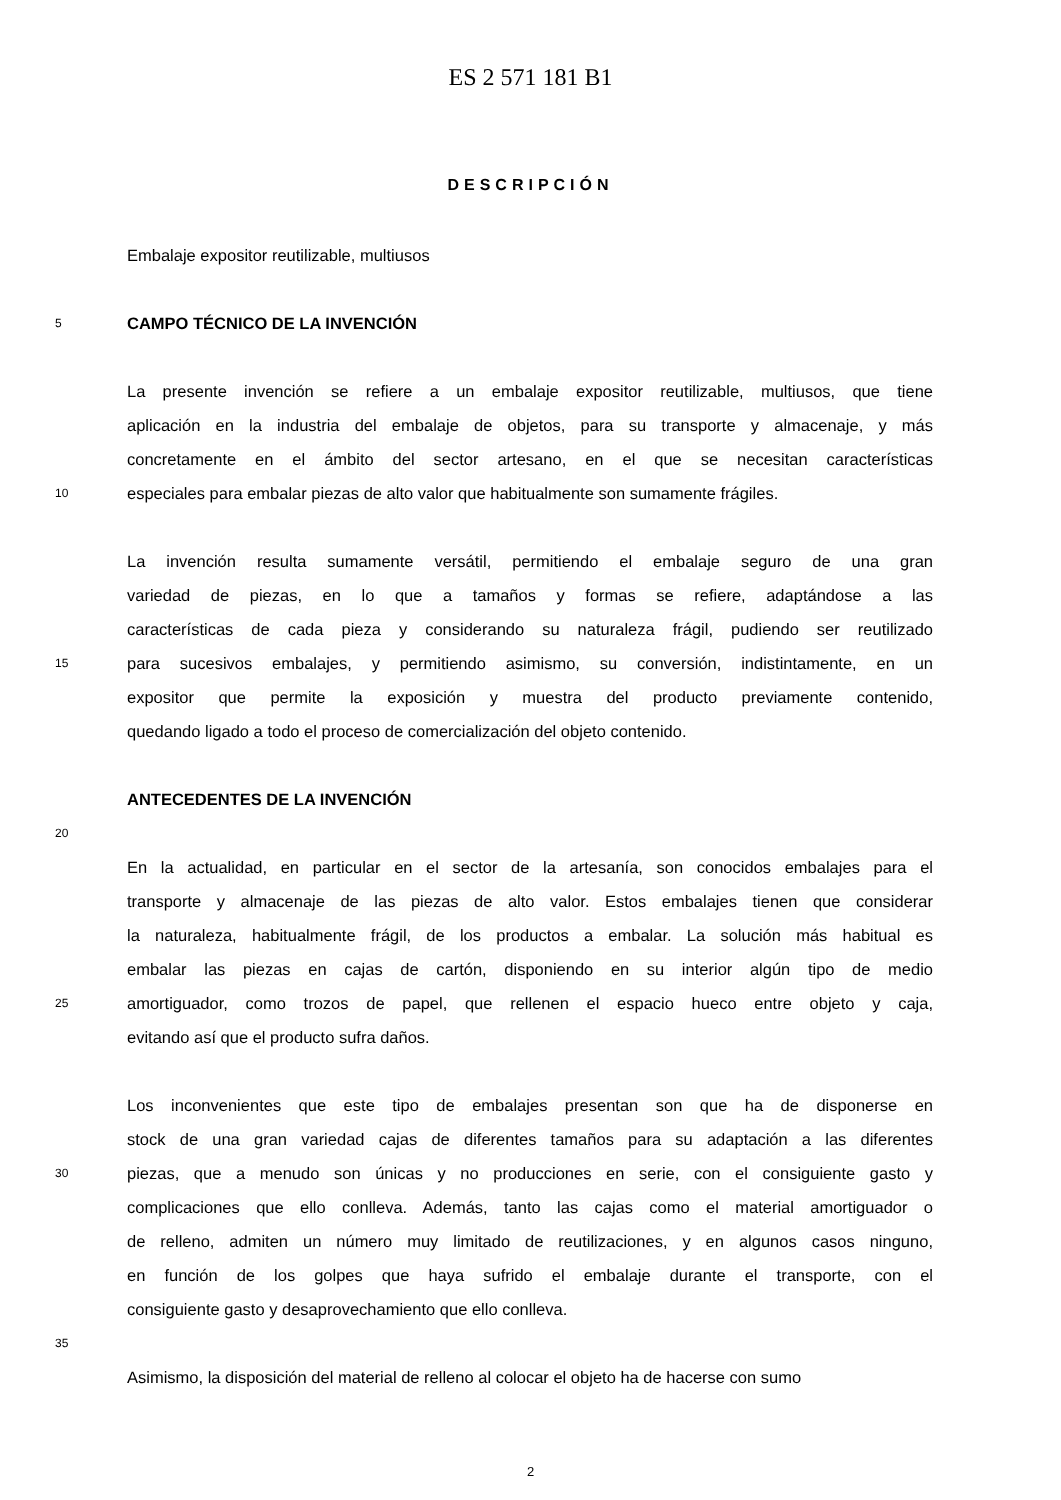ES 2 571 181 B1
DESCRIPCIÓN
Embalaje expositor reutilizable, multiusos
5
CAMPO TÉCNICO DE LA INVENCIÓN
La presente invención se refiere a un embalaje expositor reutilizable, multiusos, que tiene
aplicación en la industria del embalaje de objetos, para su transporte y almacenaje, y más
concretamente en el ámbito del sector artesano, en el que se necesitan características
10
especiales para embalar piezas de alto valor que habitualmente son sumamente frágiles.
La invención resulta sumamente versátil, permitiendo el embalaje seguro de una gran
variedad de piezas, en lo que a tamaños y formas se refiere, adaptándose a las
características de cada pieza y considerando su naturaleza frágil, pudiendo ser reutilizado
15
para sucesivos embalajes, y permitiendo asimismo, su conversión, indistintamente, en un
expositor que permite la exposición y muestra del producto previamente contenido,
quedando ligado a todo el proceso de comercialización del objeto contenido.
ANTECEDENTES DE LA INVENCIÓN
20
En la actualidad, en particular en el sector de la artesanía, son conocidos embalajes para el
transporte y almacenaje de las piezas de alto valor. Estos embalajes tienen que considerar
la naturaleza, habitualmente frágil, de los productos a embalar. La solución más habitual es
embalar las piezas en cajas de cartón, disponiendo en su interior algún tipo de medio
25
amortiguador, como trozos de papel, que rellenen el espacio hueco entre objeto y caja,
evitando así que el producto sufra daños.
Los inconvenientes que este tipo de embalajes presentan son que ha de disponerse en
stock de una gran variedad cajas de diferentes tamaños para su adaptación a las diferentes
30
piezas, que a menudo son únicas y no producciones en serie, con el consiguiente gasto y
complicaciones que ello conlleva. Además, tanto las cajas como el material amortiguador o
de relleno, admiten un número muy limitado de reutilizaciones, y en algunos casos ninguno,
en función de los golpes que haya sufrido el embalaje durante el transporte, con el
consiguiente gasto y desaprovechamiento que ello conlleva.
35
Asimismo, la disposición del material de relleno al colocar el objeto ha de hacerse con sumo
2